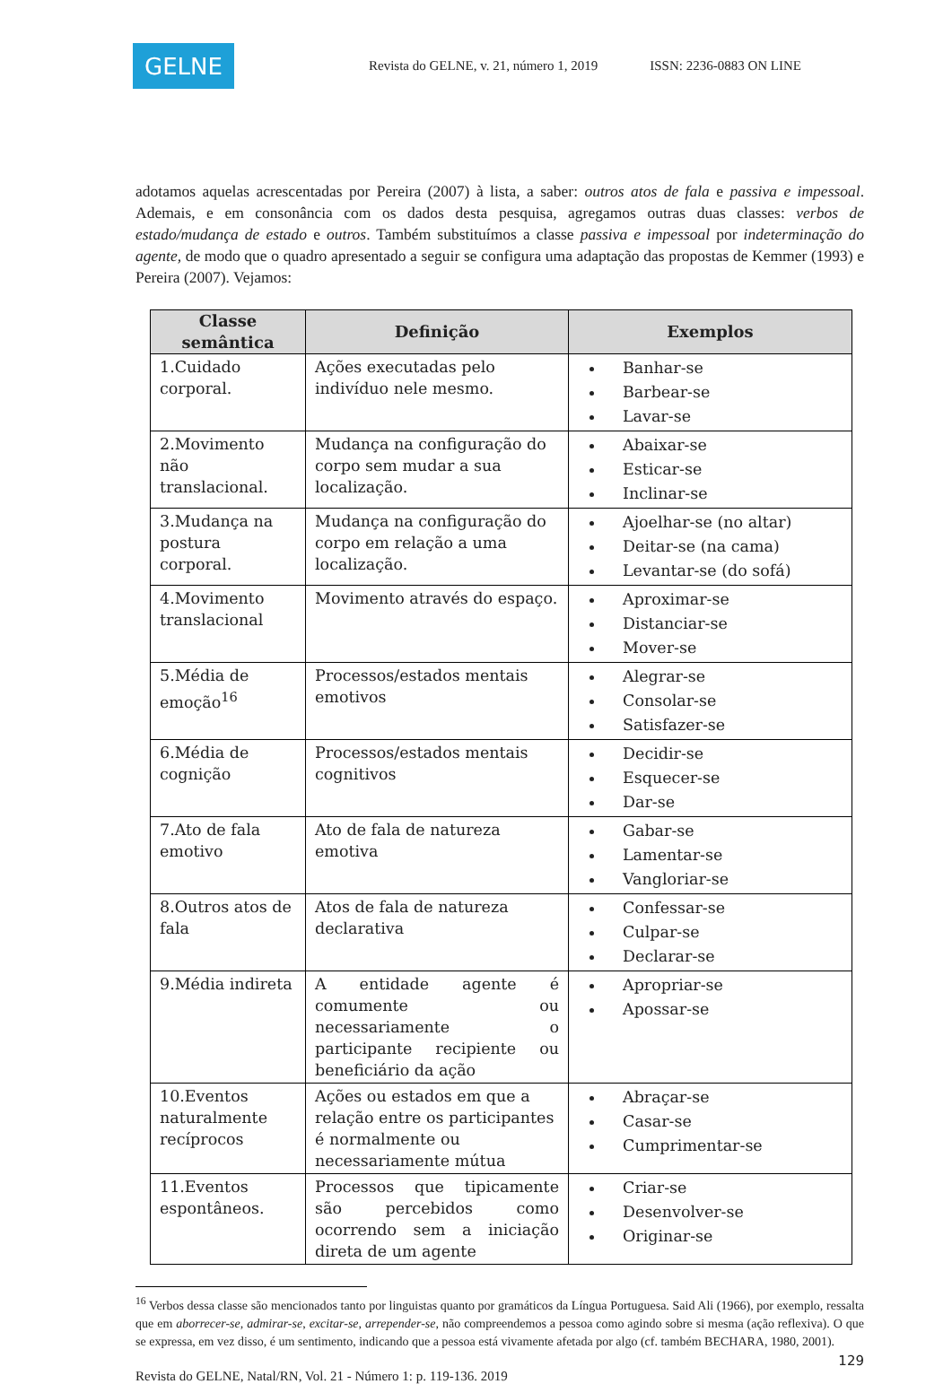GELNE
Revista do GELNE, v. 21, número 1, 2019 ISSN: 2236-0883 ON LINE
adotamos aquelas acrescentadas por Pereira (2007) à lista, a saber: outros atos de fala e passiva e impessoal. Ademais, e em consonância com os dados desta pesquisa, agregamos outras duas classes: verbos de estado/mudança de estado e outros. Também substituímos a classe passiva e impessoal por indeterminação do agente, de modo que o quadro apresentado a seguir se configura uma adaptação das propostas de Kemmer (1993) e Pereira (2007). Vejamos:
| Classe semântica | Definição | Exemplos |
| --- | --- | --- |
| 1.Cuidado corporal. | Ações executadas pelo indivíduo nele mesmo. | Banhar-se Barbear-se Lavar-se |
| 2.Movimento não translacional. | Mudança na configuração do corpo sem mudar a sua localização. | Abaixar-se Esticar-se Inclinar-se |
| 3.Mudança na postura corporal. | Mudança na configuração do corpo em relação a uma localização. | Ajoelhar-se (no altar) Deitar-se (na cama) Levantar-se (do sofá) |
| 4.Movimento translacional | Movimento através do espaço. | Aproximar-se Distanciar-se Mover-se |
| 5.Média de emoção<sup>16</sup> | Processos/estados mentais emotivos | Alegrar-se Consolar-se Satisfazer-se |
| 6.Média de cognição | Processos/estados mentais cognitivos | Decidir-se Esquecer-se Dar-se |
| 7.Ato de fala emotivo | Ato de fala de natureza emotiva | Gabar-se Lamentar-se Vangloriar-se |
| 8.Outros atos de fala | Atos de fala de natureza declarativa | Confessar-se Culpar-se Declarar-se |
| 9.Média indireta | A entidade agente é comumente ou necessariamente o participante recipiente ou beneficiário da ação | Apropriar-se Apossar-se |
| 10.Eventos naturalmente recíprocos | Ações ou estados em que a relação entre os participantes é normalmente ou necessariamente mútua | Abraçar-se Casar-se Cumprimentar-se |
| 11.Eventos espontâneos. | Processos que tipicamente são percebidos como ocorrendo sem a iniciação direta de um agente | Criar-se Desenvolver-se Originar-se |
<sup>16</sup> Verbos dessa classe são mencionados tanto por linguistas quanto por gramáticos da Língua Portuguesa. Said Ali (1966), por exemplo, ressalta que em aborrecer-se, admirar-se, excitar-se, arrepender-se, não compreendemos a pessoa como agindo sobre si mesma (ação reflexiva). O que se expressa, em vez disso, é um sentimento, indicando que a pessoa está vivamente afetada por algo (cf. também BECHARA, 1980, 2001).
129
Revista do GELNE, Natal/RN, Vol. 21 - Número 1: p. 119-136. 2019